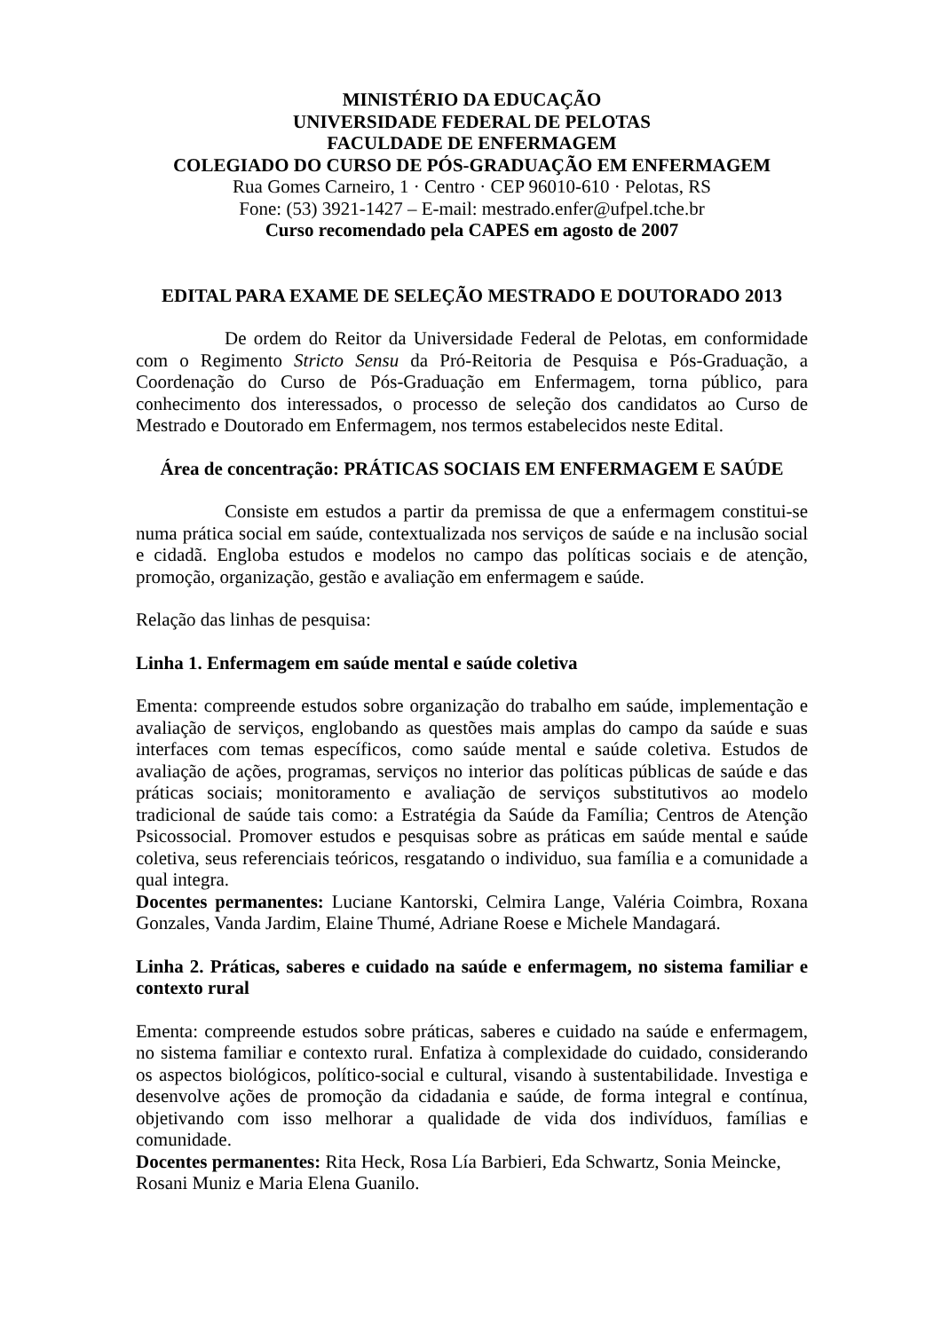MINISTÉRIO DA EDUCAÇÃO
UNIVERSIDADE FEDERAL DE PELOTAS
FACULDADE DE ENFERMAGEM
COLEGIADO DO CURSO DE PÓS-GRADUAÇÃO EM ENFERMAGEM
Rua Gomes Carneiro, 1 · Centro · CEP 96010-610 · Pelotas, RS
Fone: (53) 3921-1427 – E-mail: mestrado.enfer@ufpel.tche.br
Curso recomendado pela CAPES em agosto de 2007
EDITAL PARA EXAME DE SELEÇÃO MESTRADO E DOUTORADO 2013
De ordem do Reitor da Universidade Federal de Pelotas, em conformidade com o Regimento Stricto Sensu da Pró-Reitoria de Pesquisa e Pós-Graduação, a Coordenação do Curso de Pós-Graduação em Enfermagem, torna público, para conhecimento dos interessados, o processo de seleção dos candidatos ao Curso de Mestrado e Doutorado em Enfermagem, nos termos estabelecidos neste Edital.
Área de concentração: PRÁTICAS SOCIAIS EM ENFERMAGEM E SAÚDE
Consiste em estudos a partir da premissa de que a enfermagem constitui-se numa prática social em saúde, contextualizada nos serviços de saúde e na inclusão social e cidadã. Engloba estudos e modelos no campo das políticas sociais e de atenção, promoção, organização, gestão e avaliação em enfermagem e saúde.
Relação das linhas de pesquisa:
Linha 1. Enfermagem em saúde mental e saúde coletiva
Ementa: compreende estudos sobre organização do trabalho em saúde, implementação e avaliação de serviços, englobando as questões mais amplas do campo da saúde e suas interfaces com temas específicos, como saúde mental e saúde coletiva. Estudos de avaliação de ações, programas, serviços no interior das políticas públicas de saúde e das práticas sociais; monitoramento e avaliação de serviços substitutivos ao modelo tradicional de saúde tais como: a Estratégia da Saúde da Família; Centros de Atenção Psicossocial. Promover estudos e pesquisas sobre as práticas em saúde mental e saúde coletiva, seus referenciais teóricos, resgatando o individuo, sua família e a comunidade a qual integra.
Docentes permanentes: Luciane Kantorski, Celmira Lange, Valéria Coimbra, Roxana Gonzales, Vanda Jardim, Elaine Thumé, Adriane Roese e Michele Mandagará.
Linha 2. Práticas, saberes e cuidado na saúde e enfermagem, no sistema familiar e contexto rural
Ementa: compreende estudos sobre práticas, saberes e cuidado na saúde e enfermagem, no sistema familiar e contexto rural. Enfatiza à complexidade do cuidado, considerando os aspectos biológicos, político-social e cultural, visando à sustentabilidade. Investiga e desenvolve ações de promoção da cidadania e saúde, de forma integral e contínua, objetivando com isso melhorar a qualidade de vida dos indivíduos, famílias e comunidade.
Docentes permanentes: Rita Heck, Rosa Lía Barbieri, Eda Schwartz, Sonia Meincke, Rosani Muniz e Maria Elena Guanilo.